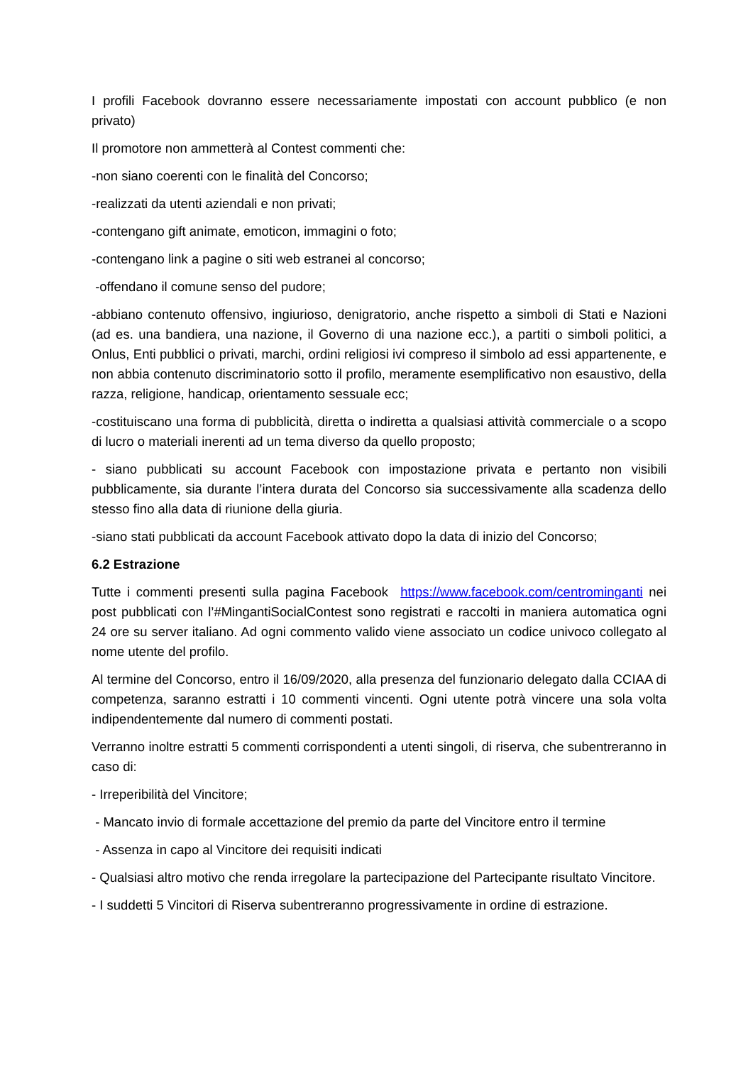I profili Facebook dovranno essere necessariamente impostati con account pubblico (e non privato)
Il promotore non ammetterà al Contest commenti che:
-non siano coerenti con le finalità del Concorso;
-realizzati da utenti aziendali e non privati;
-contengano gift animate, emoticon, immagini o foto;
-contengano link a pagine o siti web estranei al concorso;
-offendano il comune senso del pudore;
-abbiano contenuto offensivo, ingiurioso, denigratorio, anche rispetto a simboli di Stati e Nazioni (ad es. una bandiera, una nazione, il Governo di una nazione ecc.), a partiti o simboli politici, a Onlus, Enti pubblici o privati, marchi, ordini religiosi ivi compreso il simbolo ad essi appartenente, e non abbia contenuto discriminatorio sotto il profilo, meramente esemplificativo non esaustivo, della razza, religione, handicap, orientamento sessuale ecc;
-costituiscano una forma di pubblicità, diretta o indiretta a qualsiasi attività commerciale o a scopo di lucro o materiali inerenti ad un tema diverso da quello proposto;
- siano pubblicati su account Facebook con impostazione privata e pertanto non visibili pubblicamente, sia durante l’intera durata del Concorso sia successivamente alla scadenza dello stesso fino alla data di riunione della giuria.
-siano stati pubblicati da account Facebook attivato dopo la data di inizio del Concorso;
6.2 Estrazione
Tutte i commenti presenti sulla pagina Facebook https://www.facebook.com/centrominganti nei post pubblicati con l’#MingantiSocialContest sono registrati e raccolti in maniera automatica ogni 24 ore su server italiano. Ad ogni commento valido viene associato un codice univoco collegato al nome utente del profilo.
Al termine del Concorso, entro il 16/09/2020, alla presenza del funzionario delegato dalla CCIAA di competenza, saranno estratti i 10 commenti vincenti. Ogni utente potrà vincere una sola volta indipendentemente dal numero di commenti postati.
Verranno inoltre estratti 5 commenti corrispondenti a utenti singoli, di riserva, che subentreranno in caso di:
- Irreperibilità del Vincitore;
- Mancato invio di formale accettazione del premio da parte del Vincitore entro il termine
- Assenza in capo al Vincitore dei requisiti indicati
- Qualsiasi altro motivo che renda irregolare la partecipazione del Partecipante risultato Vincitore.
- I suddetti 5 Vincitori di Riserva subentreranno progressivamente in ordine di estrazione.